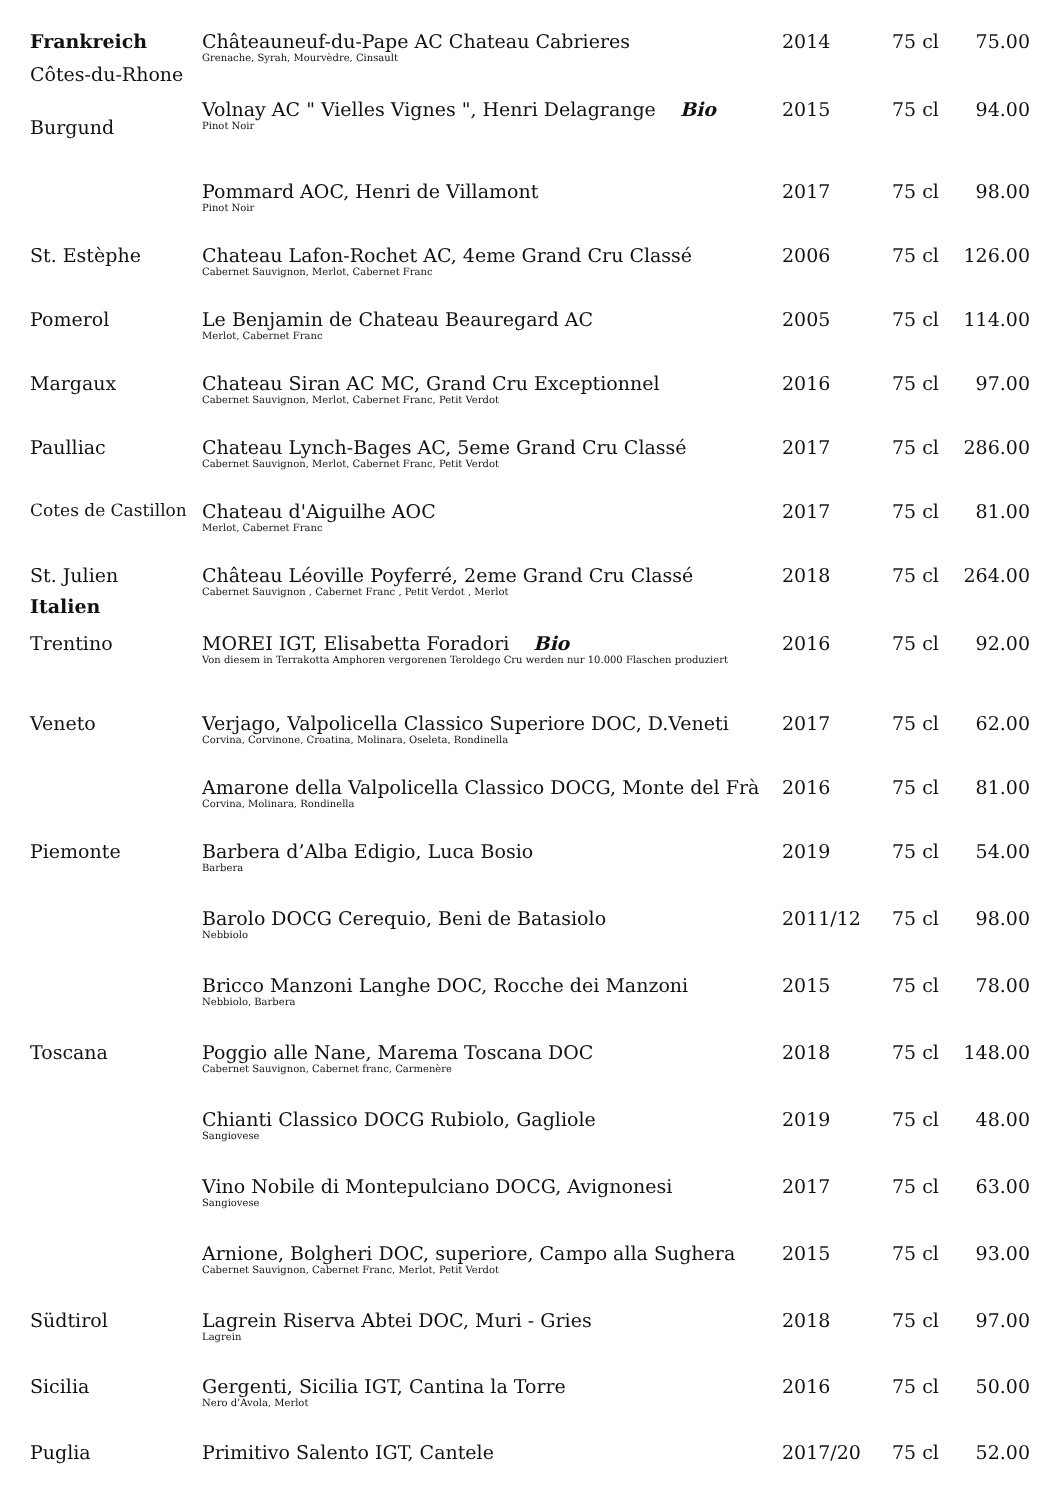| Frankreich Côtes-du-Rhone | Châteauneuf-du-Pape AC Chateau Cabrieres Grenache, Syrah, Mourvèdre, Cinsault | 2014 | 75 cl | 75.00 |
| Burgund | Volnay AC " Vielles Vignes ", Henri Delagrange Bio Pinot Noir | 2015 | 75 cl | 94.00 |
| | Pommard AOC, Henri de Villamont Pinot Noir | 2017 | 75 cl | 98.00 |
| St. Estèphe | Chateau Lafon-Rochet AC, 4eme Grand Cru Classé Cabernet Sauvignon, Merlot, Cabernet Franc | 2006 | 75 cl | 126.00 |
| Pomerol | Le Benjamin de Chateau Beauregard AC Merlot, Cabernet Franc | 2005 | 75 cl | 114.00 |
| Margaux | Chateau Siran AC MC, Grand Cru Exceptionnel Cabernet Sauvignon, Merlot, Cabernet Franc, Petit Verdot | 2016 | 75 cl | 97.00 |
| Paulliac | Chateau Lynch-Bages AC, 5eme Grand Cru Classé Cabernet Sauvignon, Merlot, Cabernet Franc, Petit Verdot | 2017 | 75 cl | 286.00 |
| Cotes de Castillon | Chateau d'Aiguilhe AOC Merlot, Cabernet Franc | 2017 | 75 cl | 81.00 |
| St. Julien Italien | Château Léoville Poyferré, 2eme Grand Cru Classé Cabernet Sauvignon , Cabernet Franc , Petit Verdot , Merlot | 2018 | 75 cl | 264.00 |
| Trentino | MOREI IGT, Elisabetta Foradori Bio Von diesem in Terrakotta Amphoren vergorenen Teroldego Cru werden nur 10.000 Flaschen produziert | 2016 | 75 cl | 92.00 |
| Veneto | Verjago, Valpolicella Classico Superiore DOC, D.Veneti Corvina, Corvinone, Croatina, Molinara, Oseleta, Rondinella | 2017 | 75 cl | 62.00 |
| | Amarone della Valpolicella Classico DOCG, Monte del Frà Corvina, Molinara, Rondinella | 2016 | 75 cl | 81.00 |
| Piemonte | Barbera d’Alba Edigio, Luca Bosio Barbera | 2019 | 75 cl | 54.00 |
| | Barolo DOCG Cerequio, Beni de Batasiolo Nebbiolo | 2011/12 | 75 cl | 98.00 |
| | Bricco Manzoni Langhe DOC, Rocche dei Manzoni Nebbiolo, Barbera | 2015 | 75 cl | 78.00 |
| Toscana | Poggio alle Nane, Marema Toscana DOC Cabernet Sauvignon, Cabernet franc, Carmenère | 2018 | 75 cl | 148.00 |
| | Chianti Classico DOCG Rubiolo, Gagliole Sangiovese | 2019 | 75 cl | 48.00 |
| | Vino Nobile di Montepulciano DOCG, Avignonesi Sangiovese | 2017 | 75 cl | 63.00 |
| | Arnione, Bolgheri DOC, superiore, Campo alla Sughera Cabernet Sauvignon, Cabernet Franc, Merlot, Petit Verdot | 2015 | 75 cl | 93.00 |
| Südtirol | Lagrein Riserva Abtei DOC, Muri - Gries Lagrein | 2018 | 75 cl | 97.00 |
| Sicilia | Gergenti, Sicilia IGT, Cantina la Torre Nero d’Avola, Merlot | 2016 | 75 cl | 50.00 |
| Puglia | Primitivo Salento IGT, Cantele | 2017/20 | 75 cl | 52.00 |